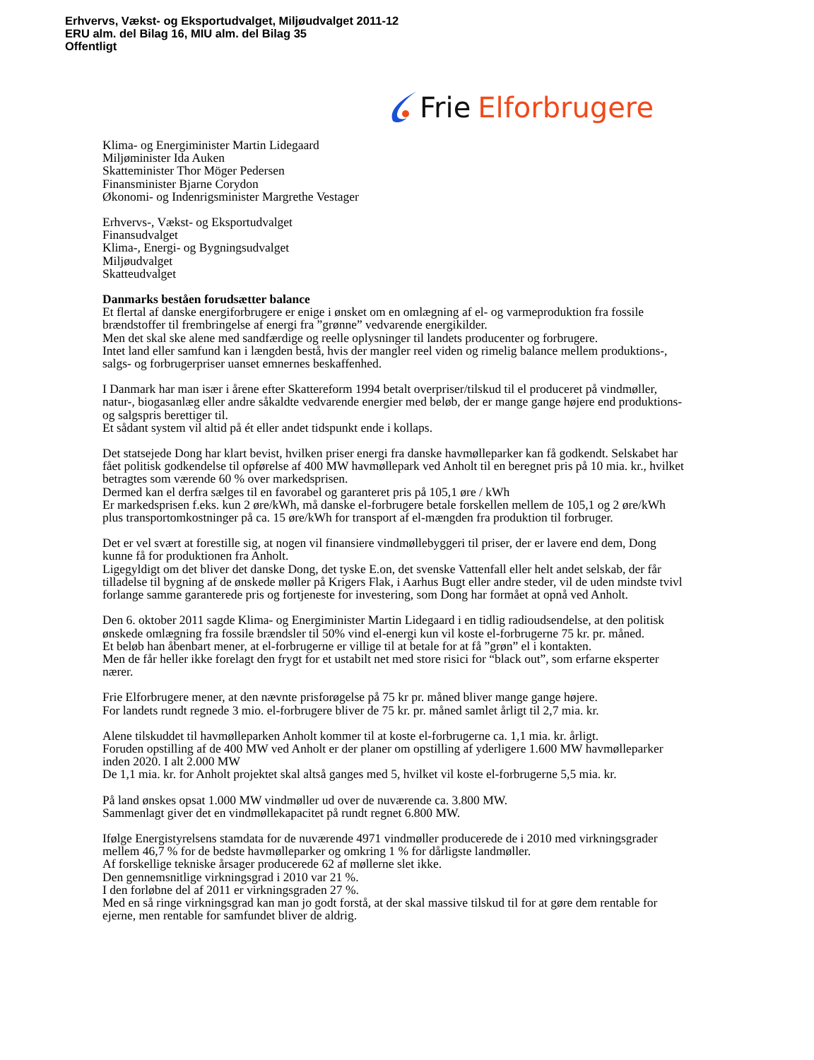Erhvervs, Vækst- og Eksportudvalget, Miljøudvalget 2011-12
ERU alm. del Bilag 16, MIU alm. del Bilag 35
Offentligt
Frie Elforbrugere
Klima- og Energiminister Martin Lidegaard
Miljøminister Ida Auken
Skatteminister Thor Möger Pedersen
Finansminister Bjarne Corydon
Økonomi- og Indenrigsminister Margrethe Vestager
Erhvervs-, Vækst- og Eksportudvalget
Finansudvalget
Klima-, Energi- og Bygningsudvalget
Miljøudvalget
Skatteudvalget
Danmarks beståen forudsætter balance
Et flertal af danske energiforbrugere er enige i ønsket om en omlægning af el- og varmeproduktion fra fossile brændstoffer til frembringelse af energi fra ”grønne” vedvarende energikilder.
Men det skal ske alene med sandfærdige og reelle oplysninger til landets producenter og forbrugere.
Intet land eller samfund kan i længden bestå, hvis der mangler reel viden og rimelig balance mellem produktions-, salgs- og forbrugerpriser uanset emnernes beskaffenhed.
I Danmark har man især i årene efter Skattereform 1994 betalt overpriser/tilskud til el produceret på vindmøller, natur-, biogasanlæg eller andre såkaldte vedvarende energier med beløb, der er mange gange højere end produktions- og salgspris berettiger til.
Et sådant system vil altid på ét eller andet tidspunkt ende i kollaps.
Det statsejede Dong har klart bevist, hvilken priser energi fra danske havmølleparker kan få godkendt. Selskabet har fået politisk godkendelse til opførelse af 400 MW havmøllepark ved Anholt til en beregnet pris på 10 mia. kr., hvilket betragtes som værende 60 % over markedsprisen.
Dermed kan el derfra sælges til en favorabel og garanteret pris på 105,1 øre / kWh
Er markedsprisen f.eks. kun 2 øre/kWh, må danske el-forbrugere betale forskellen mellem de 105,1 og 2 øre/kWh plus transportomkostninger på ca. 15 øre/kWh for transport af el-mængden fra produktion til forbruger.
Det er vel svært at forestille sig, at nogen vil finansiere vindmøllebyggeri til priser, der er lavere end dem, Dong kunne få for produktionen fra Anholt.
Ligegyldigt om det bliver det danske Dong, det tyske E.on, det svenske Vattenfall eller helt andet selskab, der får tilladelse til bygning af de ønskede møller på Krigers Flak, i Aarhus Bugt eller andre steder, vil de uden mindste tvivl forlange samme garanterede pris og fortjeneste for investering, som Dong har formået at opnå ved Anholt.
Den 6. oktober 2011 sagde Klima- og Energiminister Martin Lidegaard i en tidlig radioudsendelse, at den politisk ønskede omlægning fra fossile brændsler til 50% vind el-energi kun vil koste el-forbrugerne 75 kr. pr. måned.
Et beløb han åbenbart mener, at el-forbrugerne er villige til at betale for at få ”grøn” el i kontakten.
Men de får heller ikke forelagt den frygt for et ustabilt net med store risici for “black out”, som erfarne eksperter nærer.
Frie Elforbrugere mener, at den nævnte prisforøgelse på 75 kr pr. måned bliver mange gange højere.
For landets rundt regnede 3 mio. el-forbrugere bliver de 75 kr. pr. måned samlet årligt til 2,7 mia. kr.
Alene tilskuddet til havmølleparken Anholt kommer til at koste el-forbrugerne ca. 1,1 mia. kr. årligt.
Foruden opstilling af de 400 MW ved Anholt er der planer om opstilling af yderligere 1.600 MW havmølleparker inden 2020. I alt 2.000 MW
De 1,1 mia. kr. for Anholt projektet skal altså ganges med 5, hvilket vil koste el-forbrugerne 5,5 mia. kr.
På land ønskes opsat 1.000 MW vindmøller ud over de nuværende ca. 3.800 MW.
Sammenlagt giver det en vindmøllekapacitet på rundt regnet 6.800 MW.
Ifølge Energistyrelsens stamdata for de nuværende 4971 vindmøller producerede de i 2010 med virkningsgrader mellem 46,7 % for de bedste havmølleparker og omkring 1 % for dårligste landmøller.
Af forskellige tekniske årsager producerede 62 af møllerne slet ikke.
Den gennemsnitlige virkningsgrad i 2010 var 21 %.
I den forløbne del af 2011 er virkningsgraden 27 %.
Med en så ringe virkningsgrad kan man jo godt forstå, at der skal massive tilskud til for at gøre dem rentable for ejerne, men rentable for samfundet bliver de aldrig.